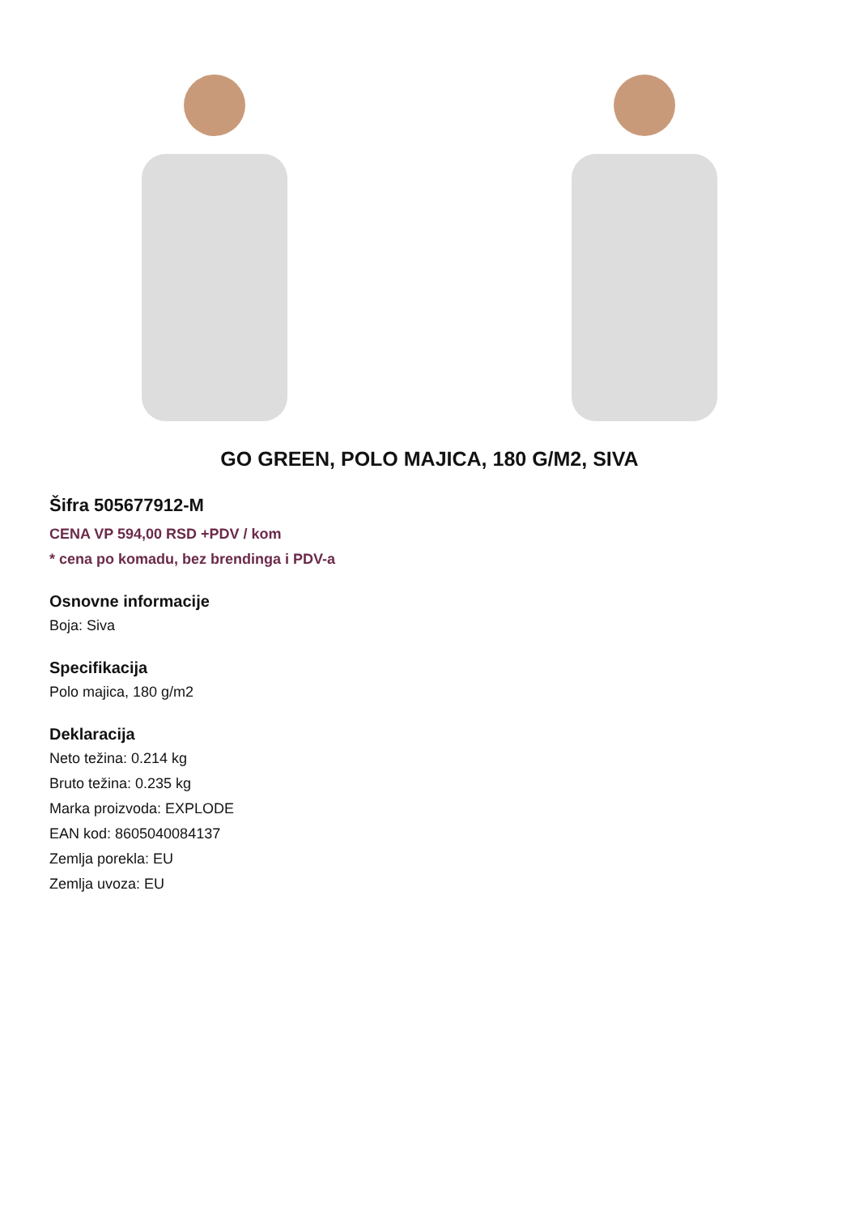GO GREEN, POLO MAJICA, 180 G/M2, SIVA
Šifra 505677912-M
CENA VP 594,00 RSD +PDV / kom
* cena po komadu, bez brendinga i PDV-a
Osnovne informacije
Boja: Siva
Specifikacija
Polo majica, 180 g/m2
Deklaracija
Neto težina: 0.214 kg
Bruto težina: 0.235 kg
Marka proizvoda: EXPLODE
EAN kod: 8605040084137
Zemlja porekla: EU
Zemlja uvoza: EU